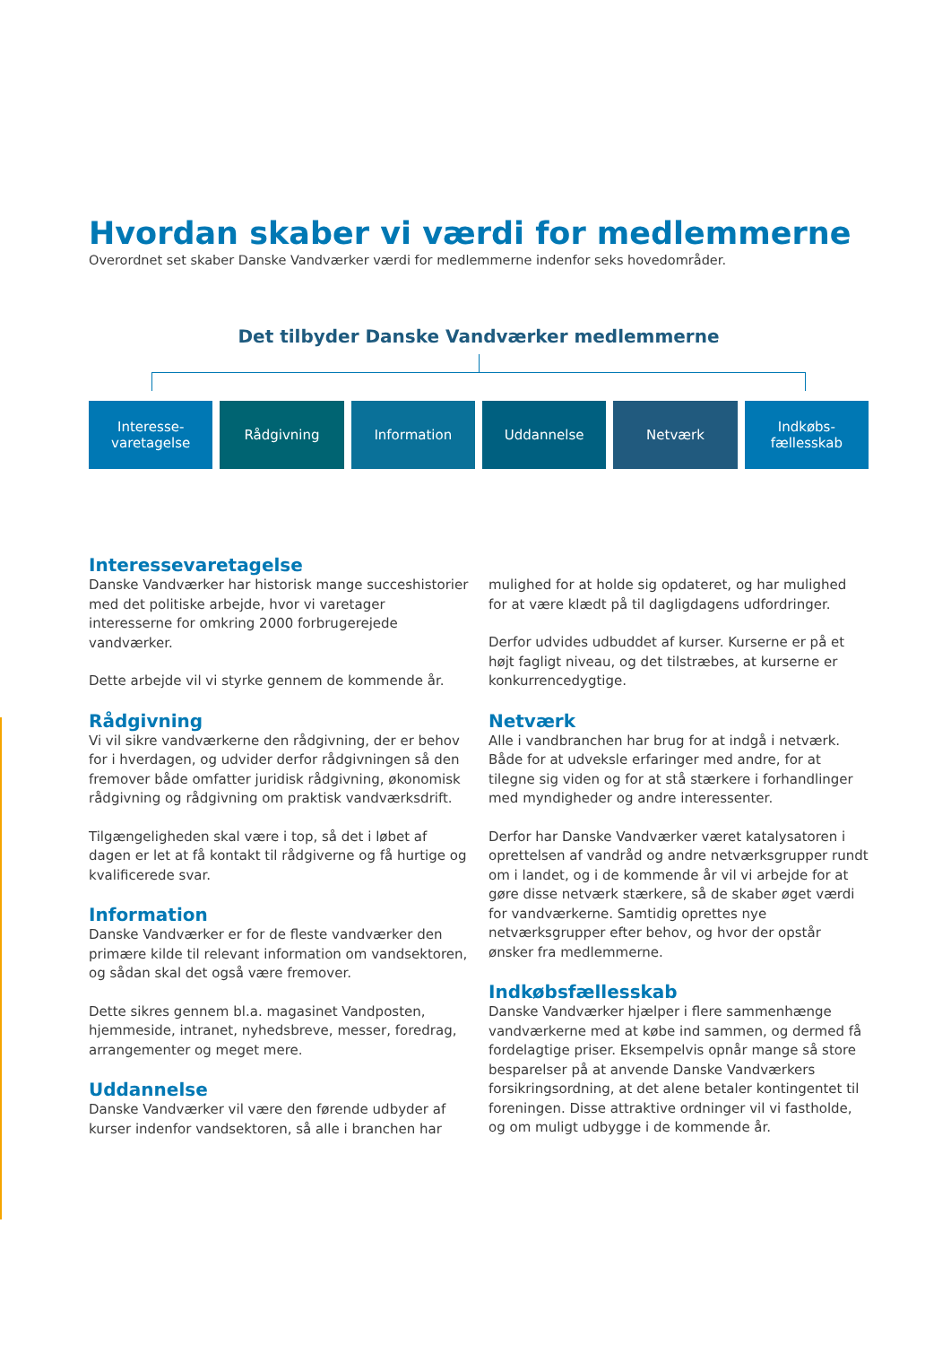Hvordan skaber vi værdi for medlemmerne
Overordnet set skaber Danske Vandværker værdi for medlemmerne indenfor seks hovedområder.
Det tilbyder Danske Vandværker medlemmerne
Interesse-
varetagelse
Rådgivning Information Uddannelse Netværk Indkøbs-
fællesskab
Interessevaretagelse
Danske Vandværker har historisk mange succeshistorier med det politiske arbejde, hvor vi varetager interesserne for omkring 2000 forbrugerejede vandværker.
Dette arbejde vil vi styrke gennem de kommende år.
Rådgivning
Vi vil sikre vandværkerne den rådgivning, der er behov for i hverdagen, og udvider derfor rådgivningen så den fremover både omfatter juridisk rådgivning, økonomisk rådgivning og rådgivning om praktisk vandværksdrift.
Tilgængeligheden skal være i top, så det i løbet af dagen er let at få kontakt til rådgiverne og få hurtige og kvalificerede svar.
Information
Danske Vandværker er for de fleste vandværker den primære kilde til relevant information om vandsektoren, og sådan skal det også være fremover.
Dette sikres gennem bl.a. magasinet Vandposten, hjemmeside, intranet, nyhedsbreve, messer, foredrag, arrangementer og meget mere.
Uddannelse
Danske Vandværker vil være den førende udbyder af kurser indenfor vandsektoren, så alle i branchen har
mulighed for at holde sig opdateret, og har mulighed for at være klædt på til dagligdagens udfordringer.
Derfor udvides udbuddet af kurser. Kurserne er på et højt fagligt niveau, og det tilstræbes, at kurserne er konkurrencedygtige.
Netværk
Alle i vandbranchen har brug for at indgå i netværk. Både for at udveksle erfaringer med andre, for at tilegne sig viden og for at stå stærkere i forhandlinger med myndigheder og andre interessenter.
Derfor har Danske Vandværker været katalysatoren i oprettelsen af vandråd og andre netværksgrupper rundt om i landet, og i de kommende år vil vi arbejde for at gøre disse netværk stærkere, så de skaber øget værdi for vandværkerne. Samtidig oprettes nye netværksgrupper efter behov, og hvor der opstår ønsker fra medlemmerne.
Indkøbsfællesskab
Danske Vandværker hjælper i flere sammenhænge vandværkerne med at købe ind sammen, og dermed få fordelagtige priser. Eksempelvis opnår mange så store besparelser på at anvende Danske Vandværkers forsikringsordning, at det alene betaler kontingentet til foreningen. Disse attraktive ordninger vil vi fastholde, og om muligt udbygge i de kommende år.